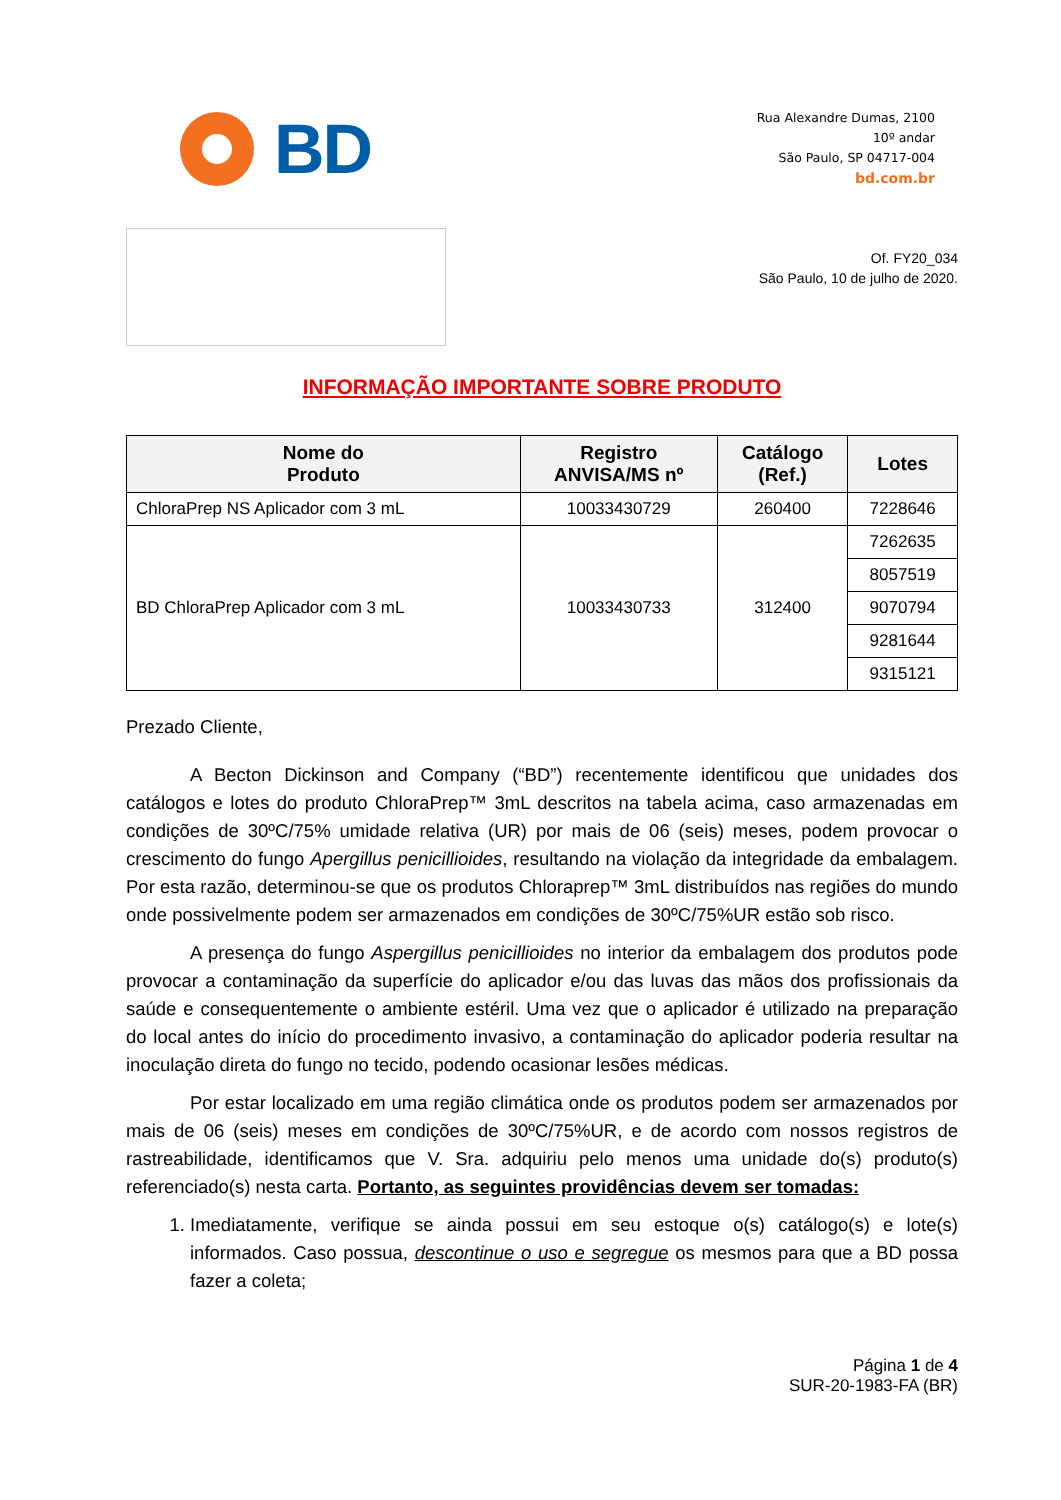BD
Rua Alexandre Dumas, 2100
10º andar
São Paulo, SP 04717-004
bd.com.br
Of. FY20_034
São Paulo, 10 de julho de 2020.
INFORMAÇÃO IMPORTANTE SOBRE PRODUTO
| Nome do Produto | Registro ANVISA/MS nº | Catálogo (Ref.) | Lotes |
| --- | --- | --- | --- |
| ChloraPrep NS Aplicador com 3 mL | 10033430729 | 260400 | 7228646 |
| BD ChloraPrep Aplicador com 3 mL | 10033430733 | 312400 | 7262635 |
| | | | 8057519 |
| | | | 9070794 |
| | | | 9281644 |
| | | | 9315121 |
Prezado Cliente,
A Becton Dickinson and Company (“BD”) recentemente identificou que unidades dos catálogos e lotes do produto ChloraPrep™ 3mL descritos na tabela acima, caso armazenadas em condições de 30ºC/75% umidade relativa (UR) por mais de 06 (seis) meses, podem provocar o crescimento do fungo Apergillus penicillioides, resultando na violação da integridade da embalagem. Por esta razão, determinou-se que os produtos Chloraprep™ 3mL distribuídos nas regiões do mundo onde possivelmente podem ser armazenados em condições de 30ºC/75%UR estão sob risco.
A presença do fungo Aspergillus penicillioides no interior da embalagem dos produtos pode provocar a contaminação da superfície do aplicador e/ou das luvas das mãos dos profissionais da saúde e consequentemente o ambiente estéril. Uma vez que o aplicador é utilizado na preparação do local antes do início do procedimento invasivo, a contaminação do aplicador poderia resultar na inoculação direta do fungo no tecido, podendo ocasionar lesões médicas.
Por estar localizado em uma região climática onde os produtos podem ser armazenados por mais de 06 (seis) meses em condições de 30ºC/75%UR, e de acordo com nossos registros de rastreabilidade, identificamos que V. Sra. adquiriu pelo menos uma unidade do(s) produto(s) referenciado(s) nesta carta. Portanto, as seguintes providências devem ser tomadas:
1. Imediatamente, verifique se ainda possui em seu estoque o(s) catálogo(s) e lote(s) informados. Caso possua, descontinue o uso e segregue os mesmos para que a BD possa fazer a coleta;
Página 1 de 4
SUR-20-1983-FA (BR)